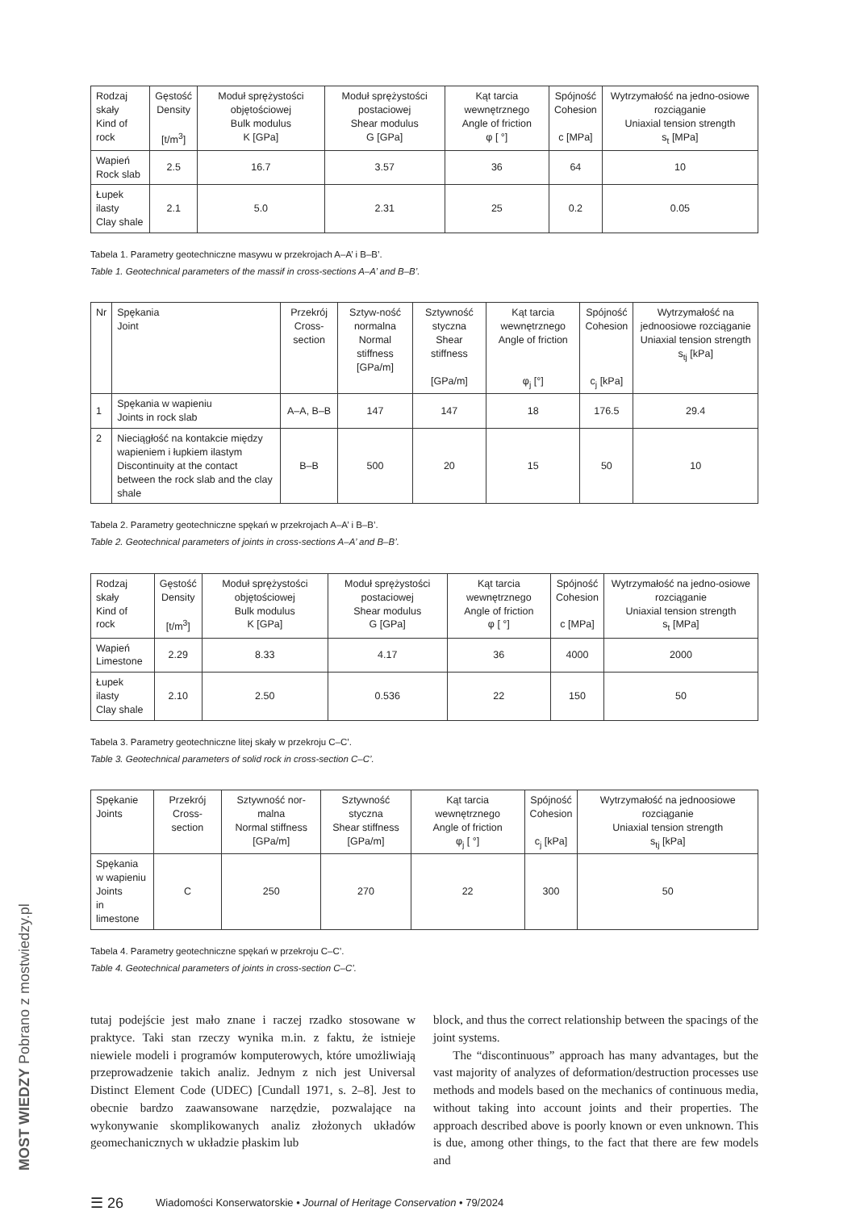MOST WIEDZY Pobrano z mostwiedzy.pl
| Rodzaj skały Kind of rock | Gęstość Density [t/m<sup>3</sup>] | Moduł sprężystości objętościowej Bulk modulus K [GPa] | Moduł sprężystości postaciowej Shear modulus G [GPa] | Kąt tarcia wewnętrznego Angle of friction φ [ °] | Spójność Cohesion c [MPa] | Wytrzymałość na jedno-osiowe rozciąganie Uniaxial tension strength s<sub>t</sub> [MPa] |
| --- | --- | --- | --- | --- | --- | --- |
| Wapień Rock slab | 2.5 | 16.7 | 3.57 | 36 | 64 | 10 |
| Łupek ilasty Clay shale | 2.1 | 5.0 | 2.31 | 25 | 0.2 | 0.05 |
Tabela 1. Parametry geotechniczne masywu w przekrojach A–A’ i B–B’.
Table 1. Geotechnical parameters of the massif in cross-sections A–A’ and B–B’.
| Nr | Spękania Joint | Przekrój Cross-section | Sztyw-ność normalna Normal stiffness [GPa/m] | Sztywność styczna Shear stiffness [GPa/m] | Kąt tarcia wewnętrznego Angle of friction φ<sub>j</sub> [°] | Spójność Cohesion c<sub>j</sub> [kPa] | Wytrzymałość na jednoosiowe rozciąganie Uniaxial tension strength s<sub>tj</sub> [kPa] |
| --- | --- | --- | --- | --- | --- | --- | --- |
| 1 | Spękania w wapieniu Joints in rock slab | A–A, B–B | 147 | 147 | 18 | 176.5 | 29.4 |
| 2 | Nieciągłość na kontakcie między wapieniem i łupkiem ilastym Discontinuity at the contact between the rock slab and the clay shale | B–B | 500 | 20 | 15 | 50 | 10 |
Tabela 2. Parametry geotechniczne spękań w przekrojach A–A’ i B–B’.
Table 2. Geotechnical parameters of joints in cross-sections A–A’ and B–B’.
| Rodzaj skały Kind of rock | Gęstość Density [t/m<sup>3</sup>] | Moduł sprężystości objętościowej Bulk modulus K [GPa] | Moduł sprężystości postaciowej Shear modulus G [GPa] | Kąt tarcia wewnętrznego Angle of friction φ [ °] | Spójność Cohesion c [MPa] | Wytrzymałość na jedno-osiowe rozciąganie Uniaxial tension strength s<sub>t</sub> [MPa] |
| --- | --- | --- | --- | --- | --- | --- |
| Wapień Limestone | 2.29 | 8.33 | 4.17 | 36 | 4000 | 2000 |
| Łupek ilasty Clay shale | 2.10 | 2.50 | 0.536 | 22 | 150 | 50 |
Tabela 3. Parametry geotechniczne litej skały w przekroju C–C’.
Table 3. Geotechnical parameters of solid rock in cross-section C–C’.
| Spękanie Joints | Przekrój Cross-section | Sztywność nor-malna Normal stiffness [GPa/m] | Sztywność styczna Shear stiffness [GPa/m] | Kąt tarcia wewnętrznego Angle of friction φ<sub>j</sub> [ °] | Spójność Cohesion c<sub>j</sub> [kPa] | Wytrzymałość na jednoosiowe rozciąganie Uniaxial tension strength s<sub>tj</sub> [kPa] |
| --- | --- | --- | --- | --- | --- | --- |
| Spękania w wapieniu Joints in limestone | C | 250 | 270 | 22 | 300 | 50 |
Tabela 4. Parametry geotechniczne spękań w przekroju C–C’.
Table 4. Geotechnical parameters of joints in cross-section C–C’.
tutaj podejście jest mało znane i raczej rzadko stosowane w praktyce. Taki stan rzeczy wynika m.in. z faktu, że istnieje niewiele modeli i programów komputerowych, które umożliwiają przeprowadzenie takich analiz. Jednym z nich jest Universal Distinct Element Code (UDEC) [Cundall 1971, s. 2–8]. Jest to obecnie bardzo zaawansowane narzędzie, pozwalające na wykonywanie skomplikowanych analiz złożonych układów geomechanicznych w układzie płaskim lub
block, and thus the correct relationship between the spacings of the joint systems.
The “discontinuous” approach has many advantages, but the vast majority of analyzes of deformation/destruction processes use methods and models based on the mechanics of continuous media, without taking into account joints and their properties. The approach described above is poorly known or even unknown. This is due, among other things, to the fact that there are few models and
☰ 26 Wiadomości Konserwatorskie • Journal of Heritage Conservation • 79/2024